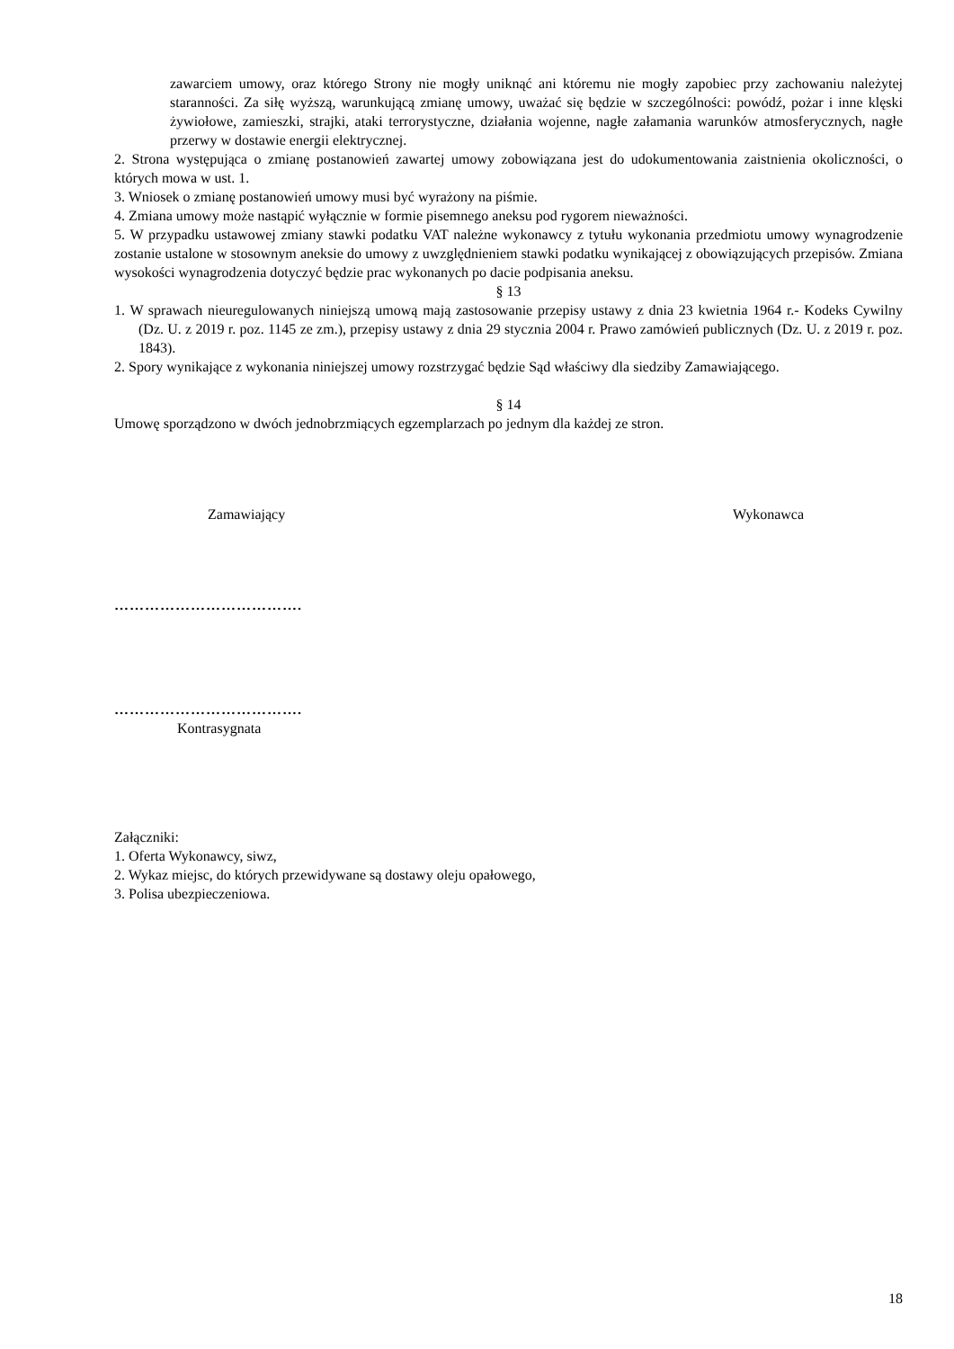zawarciem umowy, oraz którego Strony nie mogły uniknąć ani któremu nie mogły zapobiec przy zachowaniu należytej staranności. Za siłę wyższą, warunkującą zmianę umowy, uważać się będzie w szczególności: powódź, pożar i inne klęski żywiołowe, zamieszki, strajki, ataki terrorystyczne, działania wojenne, nagłe załamania warunków atmosferycznych, nagłe przerwy w dostawie energii elektrycznej.
2. Strona występująca o zmianę postanowień zawartej umowy zobowiązana jest do udokumentowania zaistnienia okoliczności, o których mowa w ust. 1.
3. Wniosek o zmianę postanowień umowy musi być wyrażony na piśmie.
4. Zmiana umowy może nastąpić wyłącznie w formie pisemnego aneksu pod rygorem nieważności.
5. W przypadku ustawowej zmiany stawki podatku VAT należne wykonawcy z tytułu wykonania przedmiotu umowy wynagrodzenie zostanie ustalone w stosownym aneksie do umowy z uwzględnieniem stawki podatku wynikającej z obowiązujących przepisów. Zmiana wysokości wynagrodzenia dotyczyć będzie prac wykonanych po dacie podpisania aneksu.
§ 13
1. W sprawach nieuregulowanych niniejszą umową mają zastosowanie przepisy ustawy z dnia 23 kwietnia 1964 r.- Kodeks Cywilny (Dz. U. z 2019 r. poz. 1145 ze zm.), przepisy ustawy z dnia 29 stycznia 2004 r. Prawo zamówień publicznych (Dz. U. z 2019 r. poz. 1843).
2. Spory wynikające z wykonania niniejszej umowy rozstrzygać będzie Sąd właściwy dla siedziby Zamawiającego.
§ 14
Umowę sporządzono w dwóch jednobrzmiących egzemplarzach po jednym dla każdej ze stron.
Zamawiający Wykonawca
……………………………….
……………………………….
Kontrasygnata
Załączniki:
1. Oferta Wykonawcy, siwz,
2. Wykaz miejsc, do których przewidywane są dostawy oleju opałowego,
3. Polisa ubezpieczeniowa.
18